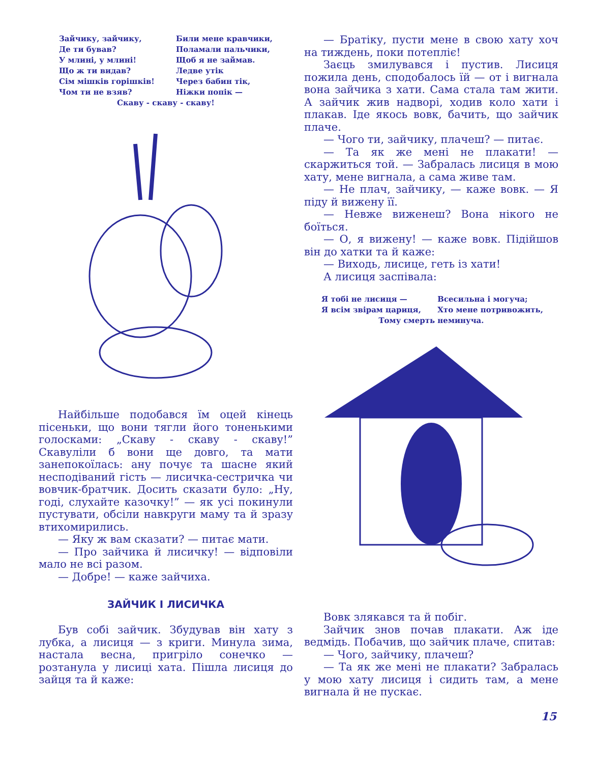Зайчику, зайчику,
Де ти бував?
У млині, у млині!
Що ж ти видав?
Сім мішків горішків!
Чом ти не взяв?
Били мене кравчики,
Поламали пальчики,
Щоб я не займав.
Ледве утік
Через бабин тік,
Ніжки попік —
Скаву - скаву - скаву!
Найбільше подобався їм оцей кінець пісеньки, що вони тягли його тоненькими голосками: „Скаву - скаву - скаву!” Скавуліли б вони ще довго, та мати занепокоїлась: ану почує та шасне який несподіваний гість — лисичка-сестричка чи вовчик-братчик. Досить сказати було: „Ну, годі, слухайте казочку!” — як усі покинули пустувати, обсіли навкруги маму та й зразу втихомирились.
— Яку ж вам сказати? — питає мати.
— Про зайчика й лисичку! — відповіли мало не всі разом.
— Добре! — каже зайчиха.
ЗАЙЧИК І ЛИСИЧКА
Був собі зайчик. Збудував він хату з лубка, а лисиця — з криги. Минула зима, настала весна, пригріло сонечко — розтанула у лисиці хата. Пішла лисиця до зайця та й каже:
— Братіку, пусти мене в свою хату хоч на тиждень, поки потепліє!
Заєць змилувався і пустив. Лисиця пожила день, сподобалось їй — от і вигнала вона зайчика з хати. Сама стала там жити. А зайчик жив надворі, ходив коло хати і плакав. Іде якось вовк, бачить, що зайчик плаче.
— Чого ти, зайчику, плачеш? — питає.
— Та як же мені не плакати! — скаржиться той. — Забралась лисиця в мою хату, мене вигнала, а сама живе там.
— Не плач, зайчику, — каже вовк. — Я піду й вижену її.
— Невже виженеш? Вона нікого не боїться.
— О, я вижену! — каже вовк. Підійшов він до хатки та й каже:
— Виходь, лисице, геть із хати!
А лисиця заспівала:
Я тобі не лисиця —
Я всім звірам цариця,
Всесильна і могуча;
Хто мене потривожить,
Тому смерть неминуча.
Вовк злякався та й побіг.
Зайчик знов почав плакати. Аж іде ведмідь. Побачив, що зайчик плаче, спитав:
— Чого, зайчику, плачеш?
— Та як же мені не плакати? Забралась у мою хату лисиця і сидить там, а мене вигнала й не пускає.
15